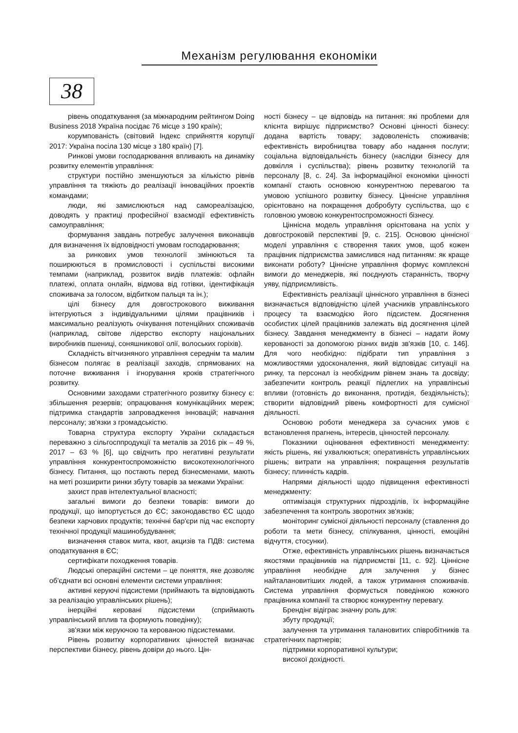Механізм регулювання економіки
38
рівень оподаткування (за міжнародним рейтингом Doing Business 2018 Україна посідає 76 місце з 190 країн);
корумпованість (світовий Індекс сприйняття корупції 2017: Україна посіла 130 місце з 180 країн) [7].
Ринкові умови господарювання впливають на динаміку розвитку елементів управління:
структури постійно зменшуються за кількістю рівнів управління та тяжіють до реалізації інноваційних проектів командами;
люди, які замислюються над самореалізацією, доводять у практиці професійної взаємодії ефективність самоуправління;
формування завдань потребує залучення виконавців для визначення їх відповідності умовам господарювання;
за ринкових умов технології змінюються та поширюються в промисловості і суспільстві високими темпами (наприклад, розвиток видів платежів: офлайн платежі, оплата онлайн, відмова від готівки, ідентифікація споживача за голосом, відбитком пальця та ін.);
цілі бізнесу для довгострокового виживання інтегруються з індивідуальними цілями працівників і максимально реалізують очікування потенційних споживачів (наприклад, світове лідерство експорту національних виробників пшениці, соняшникової олії, волоських горіхів).
Складність вітчизняного управління середнім та малим бізнесом полягає в реалізації заходів, спрямованих на поточне виживання і ігнорування кроків стратегічного розвитку.
Основними заходами стратегічного розвитку бізнесу є: збільшення резервів; опрацювання комунікаційних мереж; підтримка стандартів запровадження інновацій; навчання персоналу; зв'язки з громадськістю.
Товарна структура експорту України складається переважно з сільгосппродукції та металів за 2016 рік – 49 %, 2017 – 63 % [6], що свідчить про негативні результати управління конкурентоспроможністю високотехнологічного бізнесу. Питання, що постають перед бізнесменами, мають на меті розширити ринки збуту товарів за межами України:
захист прав інтелектуальної власності;
загальні вимоги до безпеки товарів: вимоги до продукції, що імпортується до ЄС; законодавство ЄС щодо безпеки харчових продуктів; технічні бар'єри під час експорту технічної продукції машинобудування;
визначення ставок мита, квот, акцизів та ПДВ: система оподаткування в ЄС;
сертифікати походження товарів.
Людські операційні системи – це поняття, яке дозволяє об'єднати всі основні елементи системи управління:
активні керуючі підсистеми (приймають та відповідають за реалізацію управлінських рішень);
інерційні керовані підсистеми (сприймають управлінський вплив та формують поведінку);
зв'язки між керуючою та керованою підсистемами.
Рівень розвитку корпоративних цінностей визначає перспективи бізнесу, рівень довіри до нього. Цін-
ності бізнесу – це відповідь на питання: які проблеми для клієнта вирішує підприємство? Основні цінності бізнесу: додана вартість товару; задоволеність споживачів; ефективність виробництва товару або надання послуги; соціальна відповідальність бізнесу (наслідки бізнесу для довкілля і суспільства); рівень розвитку технологій та персоналу [8, с. 24]. За інформаційної економіки цінності компанії стають основною конкурентною перевагою та умовою успішного розвитку бізнесу. Ціннісне управління орієнтовано на покращення добробуту суспільства, що є головною умовою конкурентоспроможності бізнесу.
Ціннісна модель управління орієнтована на успіх у довгостроковій перспективі [9, с. 215]. Основою ціннісної моделі управління є створення таких умов, щоб кожен працівник підприємства замислився над питанням: як краще виконати роботу? Ціннісне управління формує комплексні вимоги до менеджерів, які поєднують старанність, творчу уяву, підприємливість.
Ефективність реалізації ціннісного управління в бізнесі визначається відповідністю цілей учасників управлінського процесу та взаємодією його підсистем. Досягнення особистих цілей працівників залежать від досягнення цілей бізнесу. Завдання менеджменту в бізнесі – надати йому керованості за допомогою різних видів зв'язків [10, с. 146]. Для чого необхідно: підібрати тип управління з можливостями удосконалення, який відповідає ситуації на ринку, та персонал із необхідним рівнем знань та досвіду; забезпечити контроль реакції підлеглих на управлінські впливи (готовність до виконання, протидія, бездіяльність); створити відповідний рівень комфортності для сумісної діяльності.
Основою роботи менеджера за сучасних умов є встановлення прагнень, інтересів, цінностей персоналу.
Показники оцінювання ефективності менеджменту: якість рішень, які ухвалюються; оперативність управлінських рішень; витрати на управління; покращення результатів бізнесу; плинність кадрів.
Напрями діяльності щодо підвищення ефективності менеджменту:
оптимізація структурних підрозділів, їх інформаційне забезпечення та контроль зворотних зв'язків;
моніторинг сумісної діяльності персоналу (ставлення до роботи та мети бізнесу, спілкування, цінності, емоційні відчуття, стосунки).
Отже, ефективність управлінських рішень визначається якостями працівників на підприємстві [11, с. 92]. Ціннісне управління необхідне для залучення у бізнес найталановитіших людей, а також утримання споживачів. Система управління формується поведінкою кожного працівника компанії та створює конкурентну перевагу.
Брендінг відіграє значну роль для:
збуту продукції;
залучення та утримання талановитих співробітників та стратегічних партнерів;
підтримки корпоративної культури;
високої дохідності.